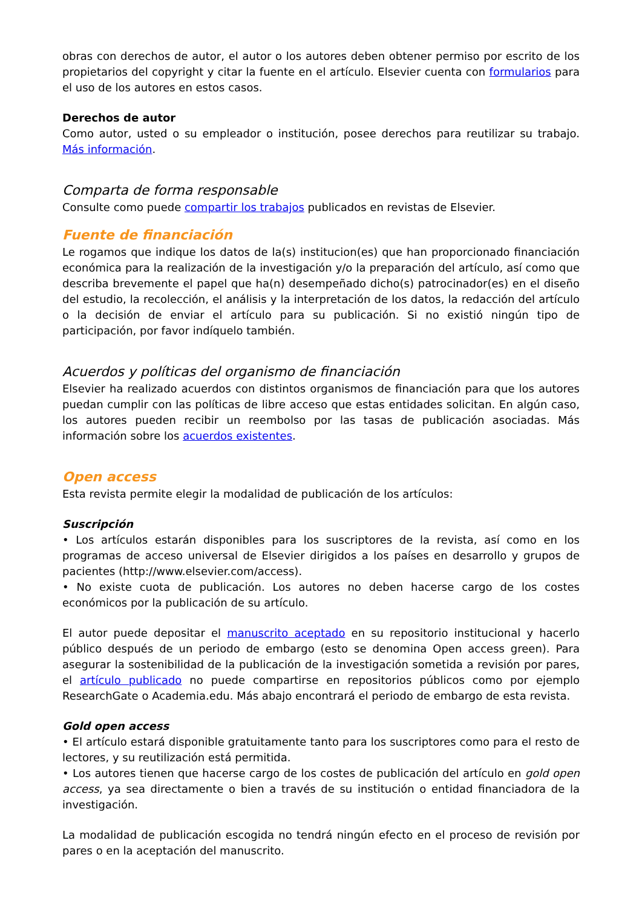obras con derechos de autor, el autor o los autores deben obtener permiso por escrito de los propietarios del copyright y citar la fuente en el artículo. Elsevier cuenta con formularios para el uso de los autores en estos casos.
Derechos de autor
Como autor, usted o su empleador o institución, posee derechos para reutilizar su trabajo. Más información.
Comparta de forma responsable
Consulte como puede compartir los trabajos publicados en revistas de Elsevier.
Fuente de financiación
Le rogamos que indique los datos de la(s) institucion(es) que han proporcionado financiación económica para la realización de la investigación y/o la preparación del artículo, así como que describa brevemente el papel que ha(n) desempeñado dicho(s) patrocinador(es) en el diseño del estudio, la recolección, el análisis y la interpretación de los datos, la redacción del artículo o la decisión de enviar el artículo para su publicación. Si no existió ningún tipo de participación, por favor indíquelo también.
Acuerdos y políticas del organismo de financiación
Elsevier ha realizado acuerdos con distintos organismos de financiación para que los autores puedan cumplir con las políticas de libre acceso que estas entidades solicitan. En algún caso, los autores pueden recibir un reembolso por las tasas de publicación asociadas. Más información sobre los acuerdos existentes.
Open access
Esta revista permite elegir la modalidad de publicación de los artículos:
Suscripción
• Los artículos estarán disponibles para los suscriptores de la revista, así como en los programas de acceso universal de Elsevier dirigidos a los países en desarrollo y grupos de pacientes (http://www.elsevier.com/access).
• No existe cuota de publicación. Los autores no deben hacerse cargo de los costes económicos por la publicación de su artículo.
El autor puede depositar el manuscrito aceptado en su repositorio institucional y hacerlo público después de un periodo de embargo (esto se denomina Open access green). Para asegurar la sostenibilidad de la publicación de la investigación sometida a revisión por pares, el artículo publicado no puede compartirse en repositorios públicos como por ejemplo ResearchGate o Academia.edu. Más abajo encontrará el periodo de embargo de esta revista.
Gold open access
• El artículo estará disponible gratuitamente tanto para los suscriptores como para el resto de lectores, y su reutilización está permitida.
• Los autores tienen que hacerse cargo de los costes de publicación del artículo en gold open access, ya sea directamente o bien a través de su institución o entidad financiadora de la investigación.
La modalidad de publicación escogida no tendrá ningún efecto en el proceso de revisión por pares o en la aceptación del manuscrito.